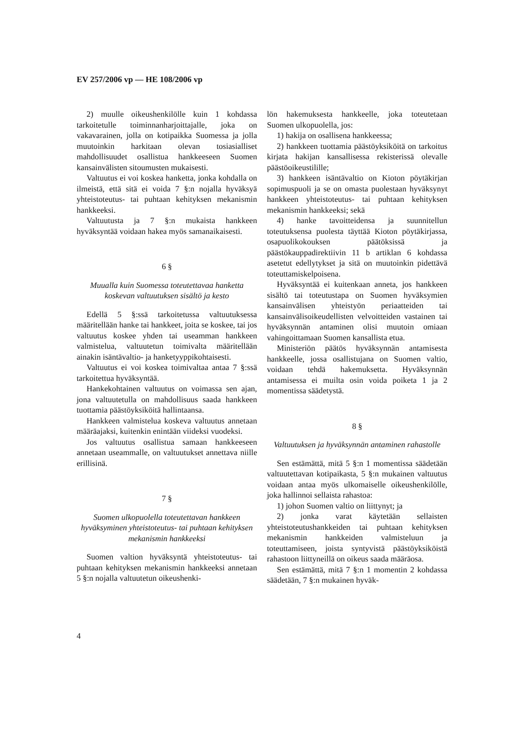EV 257/2006 vp — HE 108/2006 vp
2) muulle oikeushenkilölle kuin 1 kohdassa tarkoitetulle toiminnanharjoittajalle, joka on vakavarainen, jolla on kotipaikka Suomessa ja jolla muutoinkin harkitaan olevan tosiasialliset mahdollisuudet osallistua hankkeeseen Suomen kansainvälisten sitoumusten mukaisesti.
Valtuutus ei voi koskea hanketta, jonka kohdalla on ilmeistä, että sitä ei voida 7 §:n nojalla hyväksyä yhteistoteutus- tai puhtaan kehityksen mekanismin hankkeeksi.
Valtuutusta ja 7 §:n mukaista hankkeen hyväksyntää voidaan hakea myös samanaikaisesti.
6 §
Muualla kuin Suomessa toteutettavaa hanketta koskevan valtuutuksen sisältö ja kesto
Edellä 5 §:ssä tarkoitetussa valtuutuksessa määritellään hanke tai hankkeet, joita se koskee, tai jos valtuutus koskee yhden tai useamman hankkeen valmistelua, valtuutetun toimivalta määritellään ainakin isäntävaltio- ja hanketyyppikohtaisesti.
Valtuutus ei voi koskea toimivaltaa antaa 7 §:ssä tarkoitettua hyväksyntää.
Hankekohtainen valtuutus on voimassa sen ajan, jona valtuutetulla on mahdollisuus saada hankkeen tuottamia päästöyksiköitä hallintaansa.
Hankkeen valmistelua koskeva valtuutus annetaan määräajaksi, kuitenkin enintään viideksi vuodeksi.
Jos valtuutus osallistua samaan hankkeeseen annetaan useammalle, on valtuutukset annettava niille erillisinä.
7 §
Suomen ulkopuolella toteutettavan hankkeen hyväksyminen yhteistoteutus- tai puhtaan kehityksen mekanismin hankkeeksi
Suomen valtion hyväksyntä yhteistoteutus- tai puhtaan kehityksen mekanismin hankkeeksi annetaan 5 §:n nojalla valtuutetun oikeushenki-
lön hakemuksesta hankkeelle, joka toteutetaan Suomen ulkopuolella, jos:
1) hakija on osallisena hankkeessa;
2) hankkeen tuottamia päästöyksiköitä on tarkoitus kirjata hakijan kansallisessa rekisterissä olevalle päästöoikeustilille;
3) hankkeen isäntävaltio on Kioton pöytäkirjan sopimuspuoli ja se on omasta puolestaan hyväksynyt hankkeen yhteistoteutus- tai puhtaan kehityksen mekanismin hankkeeksi; sekä
4) hanke tavoitteidensa ja suunnitellun toteutuksensa puolesta täyttää Kioton pöytäkirjassa, osapuolikokouksen päätöksissä ja päästökauppadirektiivin 11 b artiklan 6 kohdassa asetetut edellytykset ja sitä on muutoinkin pidettävä toteuttamiskelpoisena.
Hyväksyntää ei kuitenkaan anneta, jos hankkeen sisältö tai toteutustapa on Suomen hyväksymien kansainvälisen yhteistyön periaatteiden tai kansainvälisoikeudellisten velvoitteiden vastainen tai hyväksynnän antaminen olisi muutoin omiaan vahingoittamaan Suomen kansallista etua.
Ministeriön päätös hyväksynnän antamisesta hankkeelle, jossa osallistujana on Suomen valtio, voidaan tehdä hakemuksetta. Hyväksynnän antamisessa ei muilta osin voida poiketa 1 ja 2 momentissa säädetystä.
8 §
Valtuutuksen ja hyväksynnän antaminen rahastolle
Sen estämättä, mitä 5 §:n 1 momentissa säädetään valtuutettavan kotipaikasta, 5 §:n mukainen valtuutus voidaan antaa myös ulkomaiselle oikeushenkilölle, joka hallinnoi sellaista rahastoa:
1) johon Suomen valtio on liittynyt; ja
2) jonka varat käytetään sellaisten yhteistoteutushankkeiden tai puhtaan kehityksen mekanismin hankkeiden valmisteluun ja toteuttamiseen, joista syntyvistä päästöyksiköistä rahastoon liittyneillä on oikeus saada määräosa.
Sen estämättä, mitä 7 §:n 1 momentin 2 kohdassa säädetään, 7 §:n mukainen hyväk-
4